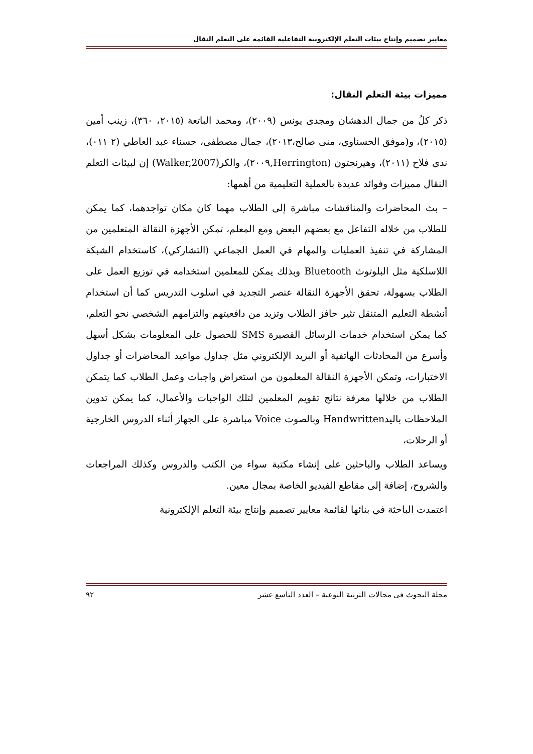معايير تصميم وإنتاج بيئات التعلم الإلكترونية التفاعلية القائمة على التعلم النقال
مميزات بيئة التعلم النقال:
ذكر كلُ من جمال الدهشان ومجدى يونس (٢٠٠٩)، ومحمد الباتعة (٢٠١٥، ٣٦٠)، زينب أمين (٢٠١٥)، و(موفق الحسناوي، منى صالح،٢٠١٣)، جمال مصطفى، حسناء عبد العاطي (٢ ٠١١)، ندى فلاح (٢٠١١)، وهيرنجتون (Herrington,٢٠٠٩)، والكر(Walker,2007) إن لبيئات التعلم النقال مميزات وفوائد عديدة بالعملية التعليمية من أهمها:
– بث المحاضرات والمناقشات مباشرة إلى الطلاب مهما كان مكان تواجدهما، كما يمكن للطلاب من خلاله التفاعل مع بعضهم البعض ومع المعلم، تمكن الأجهزة النقالة المتعلمين من المشاركة في تنفيذ العمليات والمهام في العمل الجماعي (التشاركي)، كاستخدام الشبكة اللاسلكية مثل البلوتوث Bluetooth وبذلك يمكن للمعلمين استخدامه في توزيع العمل على الطلاب بسهولة، تحقق الأجهزة النقالة عنصر التجديد في اسلوب التدريس كما أن استخدام أنشطة التعليم المتنقل تثير حافز الطلاب وتزيد من دافعيتهم والتزامهم الشخصي نحو التعلم، كما يمكن استخدام خدمات الرسائل القصيرة SMS للحصول على المعلومات بشكل أسهل وأسرع من المحادثات الهاتفية أو البريد الإلكتروني مثل جداول مواعيد المحاضرات أو جداول الاختبارات، وتمكن الأجهزة النقالة المعلمون من استعراض واجبات وعمل الطلاب كما يتمكن الطلاب من خلالها معرفة نتائج تقويم المعلمين لتلك الواجبات والأعمال، كما يمكن تدوين الملاحظات باليدHandwritten وبالصوت Voice مباشرة على الجهاز أثناء الدروس الخارجية أو الرحلات،
ويساعد الطلاب والباحثين على إنشاء مكتبة سواء من الكتب والدروس وكذلك المراجعات والشروح، إضافة إلى مقاطع الفيديو الخاصة بمجال معين.
اعتمدت الباحثة في بنائها لقائمة معايير تصميم وإنتاج بيئة التعلم الإلكترونية
مجلة البحوث في مجالات التربية النوعية – العدد التاسع عشر ٩٢